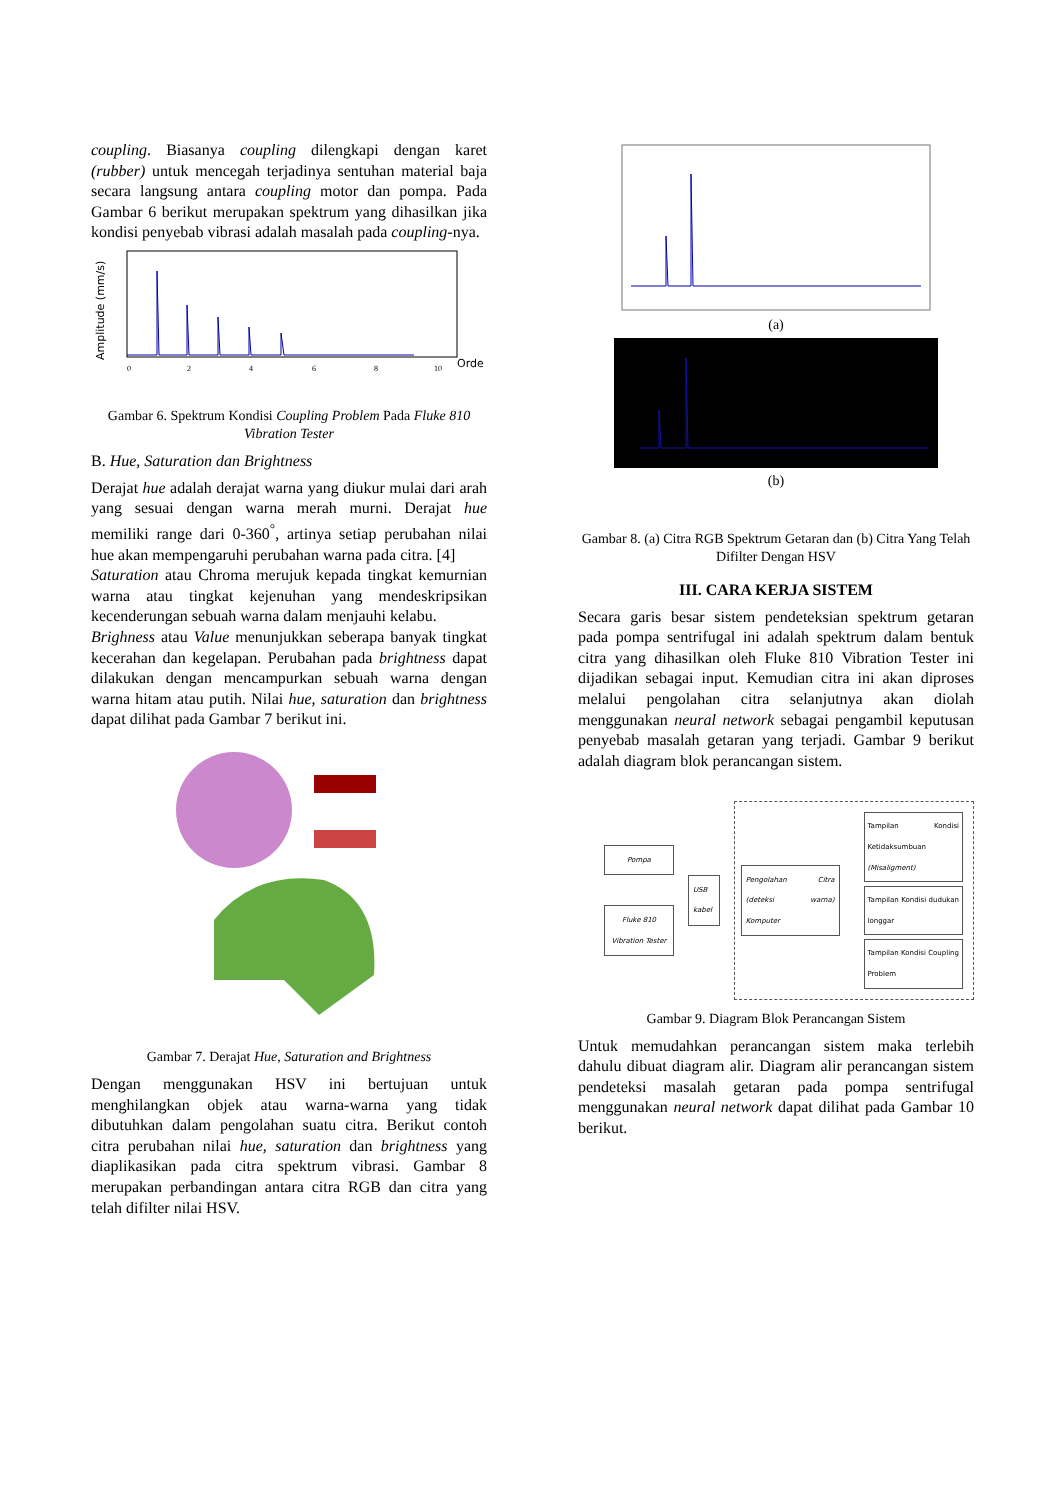coupling. Biasanya coupling dilengkapi dengan karet (rubber) untuk mencegah terjadinya sentuhan material baja secara langsung antara coupling motor dan pompa. Pada Gambar 6 berikut merupakan spektrum yang dihasilkan jika kondisi penyebab vibrasi adalah masalah pada coupling-nya.
Amplitude (mm/s)
0
2
4
6
8
10
Orde
Gambar 6. Spektrum Kondisi Coupling Problem Pada Fluke 810 Vibration Tester
B. Hue, Saturation dan Brightness
Derajat hue adalah derajat warna yang diukur mulai dari arah yang sesuai dengan warna merah murni. Derajat hue memiliki range dari 0-360<sup>°</sup>, artinya setiap perubahan nilai hue akan mempengaruhi perubahan warna pada citra. [4]
Saturation atau Chroma merujuk kepada tingkat kemurnian warna atau tingkat kejenuhan yang mendeskripsikan kecenderungan sebuah warna dalam menjauhi kelabu.
Brighness atau Value menunjukkan seberapa banyak tingkat kecerahan dan kegelapan. Perubahan pada brightness dapat dilakukan dengan mencampurkan sebuah warna dengan warna hitam atau putih. Nilai hue, saturation dan brightness dapat dilihat pada Gambar 7 berikut ini.
Gambar 7. Derajat Hue, Saturation and Brightness
Dengan menggunakan HSV ini bertujuan untuk menghilangkan objek atau warna-warna yang tidak dibutuhkan dalam pengolahan suatu citra. Berikut contoh citra perubahan nilai hue, saturation dan brightness yang diaplikasikan pada citra spektrum vibrasi. Gambar 8 merupakan perbandingan antara citra RGB dan citra yang telah difilter nilai HSV.
(a)
(b)
Gambar 8. (a) Citra RGB Spektrum Getaran dan (b) Citra Yang Telah Difilter Dengan HSV
III. CARA KERJA SISTEM
Secara garis besar sistem pendeteksian spektrum getaran pada pompa sentrifugal ini adalah spektrum dalam bentuk citra yang dihasilkan oleh Fluke 810 Vibration Tester ini dijadikan sebagai input. Kemudian citra ini akan diproses melalui pengolahan citra selanjutnya akan diolah menggunakan neural network sebagai pengambil keputusan penyebab masalah getaran yang terjadi. Gambar 9 berikut adalah diagram blok perancangan sistem.
Pompa
Fluke 810 Vibration Tester
USB kabel
Pengolahan Citra (deteksi warna) Komputer
Tampilan Kondisi Ketidaksumbuan (Misaligment)
Tampilan Kondisi dudukan longgar
Tampilan Kondisi Coupling Problem
Gambar 9. Diagram Blok Perancangan Sistem
Untuk memudahkan perancangan sistem maka terlebih dahulu dibuat diagram alir. Diagram alir perancangan sistem pendeteksi masalah getaran pada pompa sentrifugal menggunakan neural network dapat dilihat pada Gambar 10 berikut.